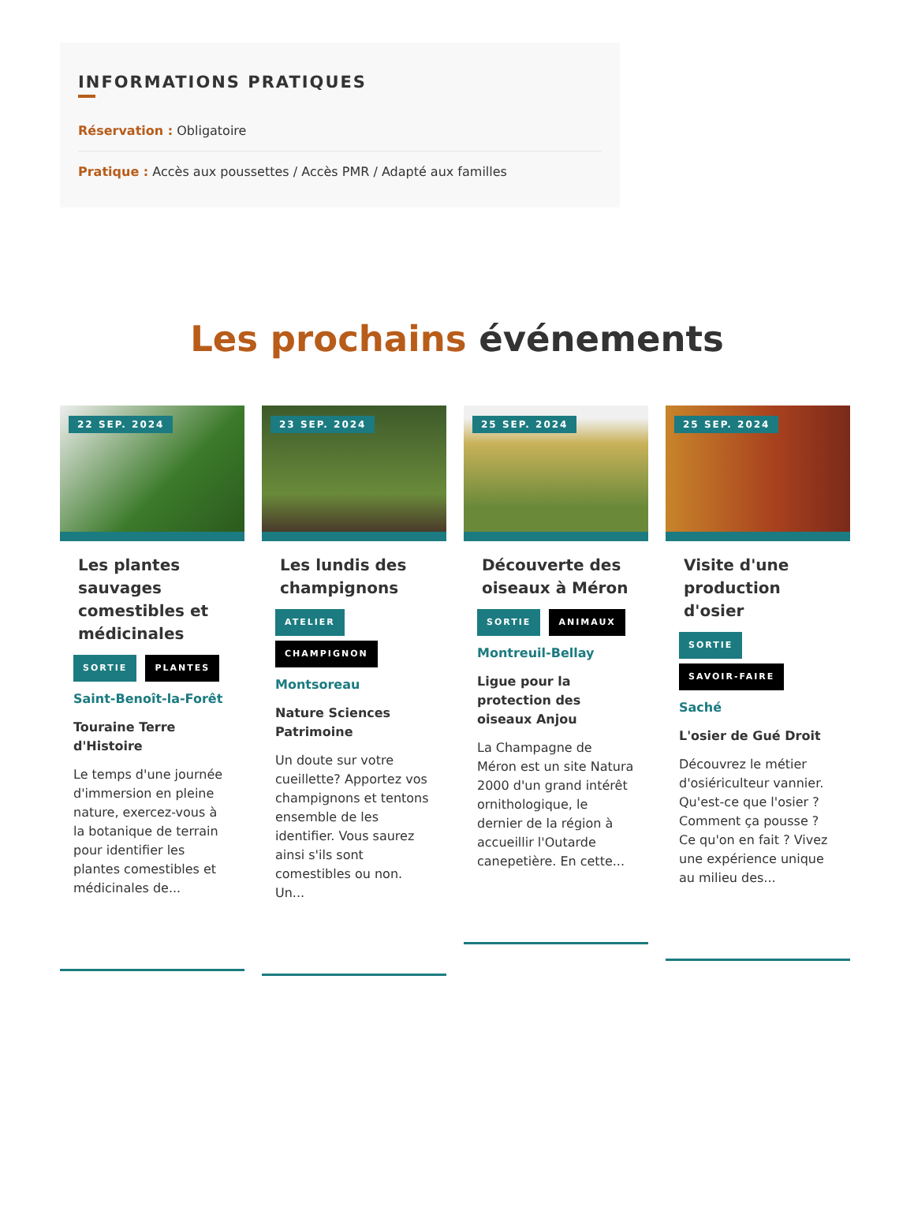INFORMATIONS PRATIQUES
Réservation : Obligatoire
Pratique : Accès aux poussettes / Accès PMR / Adapté aux familles
Les prochains événements
22 SEP. 2024
Les plantes sauvages comestibles et médicinales
SORTIE PLANTES
Saint-Benoît-la-Forêt
Touraine Terre d'Histoire
Le temps d'une journée d'immersion en pleine nature, exercez-vous à la botanique de terrain pour identifier les plantes comestibles et médicinales de...
23 SEP. 2024
Les lundis des champignons
ATELIER
CHAMPIGNON
Montsoreau
Nature Sciences Patrimoine
Un doute sur votre cueillette? Apportez vos champignons et tentons ensemble de les identifier. Vous saurez ainsi s'ils sont comestibles ou non. Un...
25 SEP. 2024
Découverte des oiseaux à Méron
SORTIE ANIMAUX
Montreuil-Bellay
Ligue pour la protection des oiseaux Anjou
La Champagne de Méron est un site Natura 2000 d'un grand intérêt ornithologique, le dernier de la région à accueillir l'Outarde canepetière. En cette...
25 SEP. 2024
Visite d'une production d'osier
SORTIE
SAVOIR-FAIRE
Saché
L'osier de Gué Droit
Découvrez le métier d'osiériculteur vannier. Qu'est-ce que l'osier ? Comment ça pousse ? Ce qu'on en fait ? Vivez une expérience unique au milieu des...